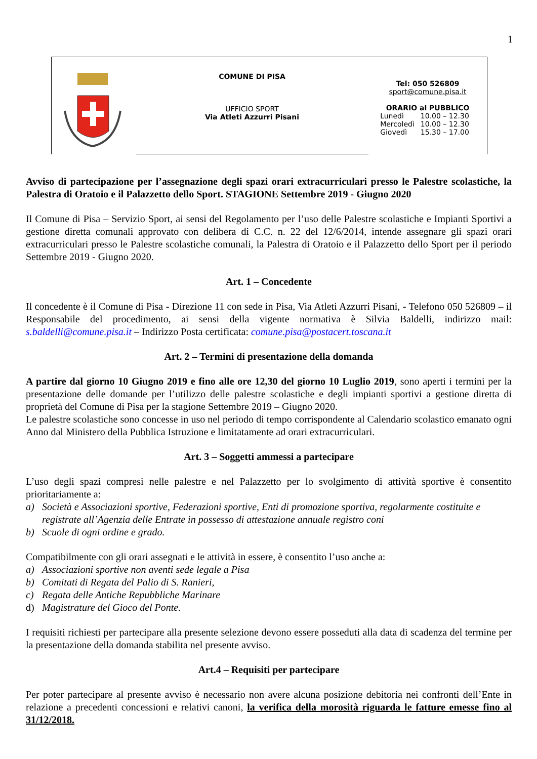1
COMUNE DI PISA
UFFICIO SPORT
Via Atleti Azzurri Pisani
Tel: 050 526809
sport@comune.pisa.it
ORARIO al PUBBLICO
| Lunedì | 10.00 – 12.30 |
| Mercoledì | 10.00 – 12.30 |
| Giovedì | 15.30 – 17.00 |
Avviso di partecipazione per l’assegnazione degli spazi orari extracurriculari presso le Palestre scolastiche, la Palestra di Oratoio e il Palazzetto dello Sport. STAGIONE Settembre 2019 - Giugno 2020
Il Comune di Pisa – Servizio Sport, ai sensi del Regolamento per l’uso delle Palestre scolastiche e Impianti Sportivi a gestione diretta comunali approvato con delibera di C.C. n. 22 del 12/6/2014, intende assegnare gli spazi orari extracurriculari presso le Palestre scolastiche comunali, la Palestra di Oratoio e il Palazzetto dello Sport per il periodo Settembre 2019 - Giugno 2020.
Art. 1 – Concedente
Il concedente è il Comune di Pisa - Direzione 11 con sede in Pisa, Via Atleti Azzurri Pisani, - Telefono 050 526809 – il Responsabile del procedimento, ai sensi della vigente normativa è Silvia Baldelli, indirizzo mail: s.baldelli@comune.pisa.it – Indirizzo Posta certificata: comune.pisa@postacert.toscana.it
Art. 2 – Termini di presentazione della domanda
A partire dal giorno 10 Giugno 2019 e fino alle ore 12,30 del giorno 10 Luglio 2019, sono aperti i termini per la presentazione delle domande per l’utilizzo delle palestre scolastiche e degli impianti sportivi a gestione diretta di proprietà del Comune di Pisa per la stagione Settembre 2019 – Giugno 2020.
Le palestre scolastiche sono concesse in uso nel periodo di tempo corrispondente al Calendario scolastico emanato ogni Anno dal Ministero della Pubblica Istruzione e limitatamente ad orari extracurriculari.
Art. 3 – Soggetti ammessi a partecipare
L’uso degli spazi compresi nelle palestre e nel Palazzetto per lo svolgimento di attività sportive è consentito prioritariamente a:
a) Società e Associazioni sportive, Federazioni sportive, Enti di promozione sportiva, regolarmente costituite e registrate all’Agenzia delle Entrate in possesso di attestazione annuale registro coni
b) Scuole di ogni ordine e grado.
Compatibilmente con gli orari assegnati e le attività in essere, è consentito l’uso anche a:
a) Associazioni sportive non aventi sede legale a Pisa
b) Comitati di Regata del Palio di S. Ranieri,
c) Regata delle Antiche Repubbliche Marinare
d) Magistrature del Gioco del Ponte.
I requisiti richiesti per partecipare alla presente selezione devono essere posseduti alla data di scadenza del termine per la presentazione della domanda stabilita nel presente avviso.
Art.4 – Requisiti per partecipare
Per poter partecipare al presente avviso è necessario non avere alcuna posizione debitoria nei confronti dell’Ente in relazione a precedenti concessioni e relativi canoni, la verifica della morosità riguarda le fatture emesse fino al 31/12/2018.